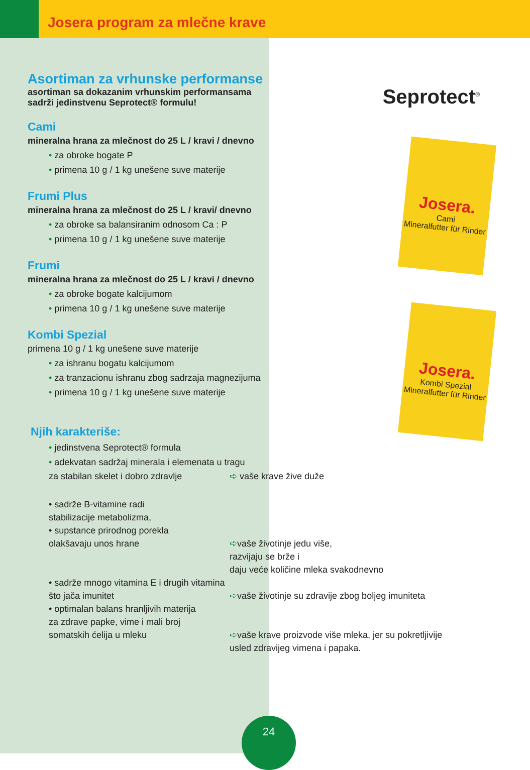Josera program za mlečne krave
Seprotect<sup>®</sup>
Josera.
Cami
Mineralfutter für Rinder
Josera.
Kombi Spezial
Mineralfutter für Rinder
Asortiman za vrhunske performanse
asortiman sa dokazanim vrhunskim performansama
sadrži jedinstvenu Seprotect® formulu!
Cami
mineralna hrana za mlečnost do 25 L / kravi / dnevno
• za obroke bogate P
• primena 10 g / 1 kg unešene suve materije
Frumi Plus
mineralna hrana za mlečnost do 25 L / kravi/ dnevno
• za obroke sa balansiranim odnosom Ca : P
• primena 10 g / 1 kg unešene suve materije
Frumi
mineralna hrana za mlečnost do 25 L / kravi / dnevno
• za obroke bogate kalcijumom
• primena 10 g / 1 kg unešene suve materije
Kombi Spezial
primena 10 g / 1 kg unešene suve materije
• za ishranu bogatu kalcijumom
• za tranzacionu ishranu zbog sadrzaja magnezijuma
• primena 10 g / 1 kg unešene suve materije
Njih karakteriše:
• jedinstvena Seprotect® formula
• adekvatan sadržaj minerala i elemenata u tragu
za stabilan skelet i dobro zdravlje
➪ vaše krave žive duže
• sadrže B-vitamine radi
stabilizacije metabolizma,
• supstance prirodnog porekla
olakšavaju unos hrane
➪vaše životinje jedu više,
razvijaju se brže i
daju veće količine mleka svakodnevno
• sadrže mnogo vitamina E i drugih vitamina
što jača imunitet
➪vaše životinje su zdravije zbog boljeg imuniteta
• optimalan balans hranljivih materija
za zdrave papke, vime i mali broj
somatskih ćelija u mleku
➪vaše krave proizvode više mleka, jer su pokretljivije
usled zdravijeg vimena i papaka.
24